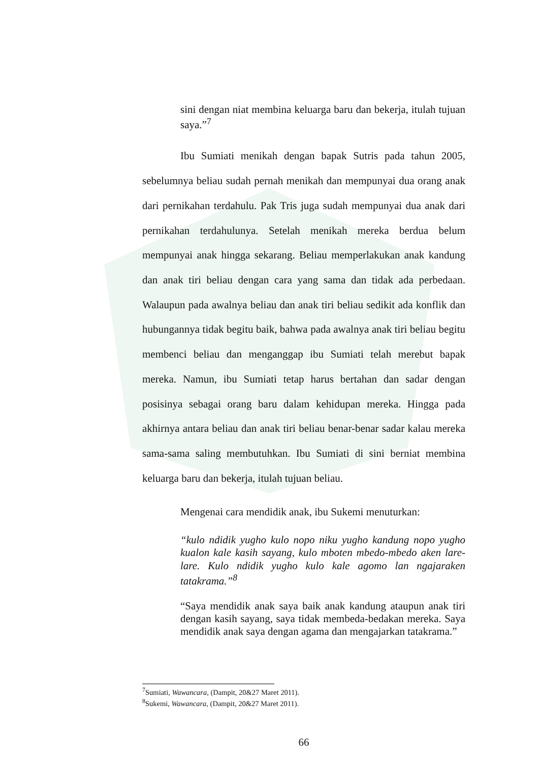sini dengan niat membina keluarga baru dan bekerja, itulah tujuan saya.”<sup>7</sup>
Ibu Sumiati menikah dengan bapak Sutris pada tahun 2005, sebelumnya beliau sudah pernah menikah dan mempunyai dua orang anak dari pernikahan terdahulu. Pak Tris juga sudah mempunyai dua anak dari pernikahan terdahulunya. Setelah menikah mereka berdua belum mempunyai anak hingga sekarang. Beliau memperlakukan anak kandung dan anak tiri beliau dengan cara yang sama dan tidak ada perbedaan. Walaupun pada awalnya beliau dan anak tiri beliau sedikit ada konflik dan hubungannya tidak begitu baik, bahwa pada awalnya anak tiri beliau begitu membenci beliau dan menganggap ibu Sumiati telah merebut bapak mereka. Namun, ibu Sumiati tetap harus bertahan dan sadar dengan posisinya sebagai orang baru dalam kehidupan mereka. Hingga pada akhirnya antara beliau dan anak tiri beliau benar-benar sadar kalau mereka sama-sama saling membutuhkan. Ibu Sumiati di sini berniat membina keluarga baru dan bekerja, itulah tujuan beliau.
Mengenai cara mendidik anak, ibu Sukemi menuturkan:
“kulo ndidik yugho kulo nopo niku yugho kandung nopo yugho kualon kale kasih sayang, kulo mboten mbedo-mbedo aken lare-lare. Kulo ndidik yugho kulo kale agomo lan ngajaraken tatakrama.”<sup>8</sup>
“Saya mendidik anak saya baik anak kandung ataupun anak tiri dengan kasih sayang, saya tidak membeda-bedakan mereka. Saya mendidik anak saya dengan agama dan mengajarkan tatakrama.”
<sup>7</sup> Sumiati, Wawancara, (Dampit, 20&27 Maret 2011).
<sup>8</sup> Sukemi, Wawancara, (Dampit, 20&27 Maret 2011).
66